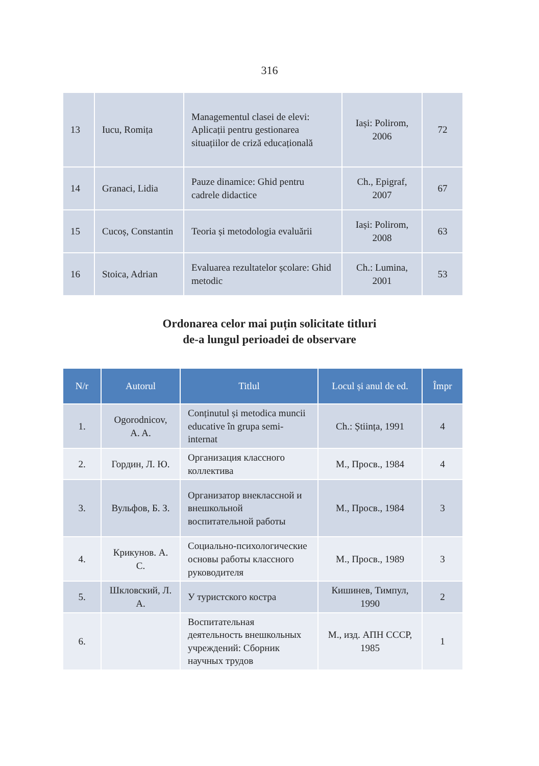316
| 13 | Iucu, Romița | Managementul clasei de elevi: Aplicații pentru gestionarea situațiilor de criză educațională | Iași: Polirom, 2006 | 72 |
| 14 | Granaci, Lidia | Pauze dinamice: Ghid pentru cadrele didactice | Ch., Epigraf, 2007 | 67 |
| 15 | Cucoș, Constantin | Teoria și metodologia evaluării | Iași: Polirom, 2008 | 63 |
| 16 | Stoica, Adrian | Evaluarea rezultatelor școlare: Ghid metodic | Ch.: Lumina, 2001 | 53 |
Ordonarea celor mai puțin solicitate titluri
de-a lungul perioadei de observare
| N/r | Autorul | Titlul | Locul și anul de ed. | Împr |
| --- | --- | --- | --- | --- |
| 1. | Ogorodnicov, A. A. | Conținutul și metodica muncii educative în grupa semi-internat | Ch.: Știința, 1991 | 4 |
| 2. | Гордин, Л. Ю. | Организация классного коллектива | М., Просв., 1984 | 4 |
| 3. | Вульфов, Б. З. | Организатор внеклассной и внешкольной воспитательной работы | М., Просв., 1984 | 3 |
| 4. | Крикунов. А. С. | Социально-психологические основы работы классного руководителя | М., Просв., 1989 | 3 |
| 5. | Шкловский, Л. А. | У туристского костра | Кишинев, Тимпул, 1990 | 2 |
| 6. | | Воспитательная деятельность внешкольных учреждений: Сборник научных трудов | М., изд. АПН СССР, 1985 | 1 |